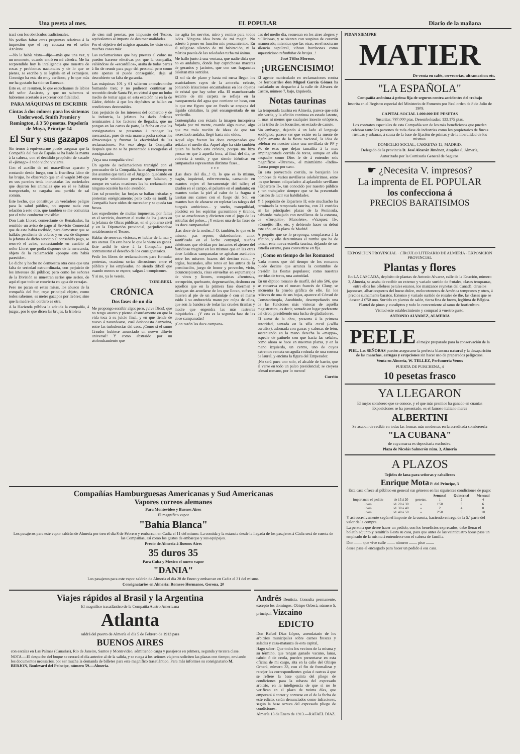Una peseta al mes. EL POPULAR Diario de la mañana
trará con los obstáculos tradicionales.
No podían faltar otras preguntas relativas á la impresión que el rey causara en el señor Azcárate.
—No le había visto—dijo—más que una vez, y un momento, cuando entró en mi cátedra. Me ha sorprendido hoy la inteligencia que muestra de cosas y problemas nacionales y de lo que se piensa, se escribe y se legisla en el extranjero. Conmigo ha esta do muy cariñoso, y lo que más me ha gustado ha sido su llaneza».
Esto es, en resumen, lo que escuchamos de labios del señor Azcárate, y que no sabemos si habremos acertado á expresar con fidelidad.
PARA MÁQUINAS DE ESCRIBIR
Cintas á dos colores para los sistemas Underwood, Smith Premier y Remington, á 3'50 pesetas. Papelería de Moya, Príncipe 14
El Sur y sus gazapos
Sin temor á equivocarme puede asegurar que la Compañía del Sur de España se ha liado la manta á la cabeza, con el decidido propósito de sacarle el «jámago» á todo vicho viviente.
Con el auxilio de mi maravilloso aparato y contando desde luego, con la fructífera labor de las brujas, he observado que en el wagón 348 que en sus paredes tenía incrustadas las suciedades que dejaron los animales que en él se habían transportado, se cargaba una partida de sal común.
Este hecho, que constituye un verdadero peligro para la salud pública, no supone nada con relación á esto otro, que también se me comunica por el tubo conductor invisible:
Don Luis Lloret, comerciante de Benahadux, ha remitido un aviso de pago al Servicio Comercial que de este había recibido, para demostrar que se hallaba pendiente de cobro; y en vez de disponer la jefatura de dicho servicio el consabido pago, se reservó el aviso, contestándole en cambio al señor Lloret que podía disponer de la mercancía, objeto de la reclamación «porque esta había parecido».
Lo dicho y hecho no demuestra otra cosa que una falta de seriedad extraordinaria, con perjuicio de los intereses del público; pero como los señores de la División se muestran serios que serios, de aquí el que todo se convierta en agua de cerrajas.
Pero no paran en estas misas, los abusos de la compañía del Sur, cuyo principal objeto, como todos sabemos, es meter gazapos por liebres; sino que la madre del cordero es otra.
A la Hacienda pública le adeuda la compañía, á juzgar, por lo que dicen las brujas, la friolera
de cien mil pesetas, por impuesto del Tesoro, equivalentes al importe de dos mensualidades.
Por el objetivo del mágico aparato, he visto otras muchas cosas más:
Las reclamaciones que hay puestas al cobro no pueden hacerse efectivas por que la compañía, valiéndose de «escardillos», araña de todas partes á fin de reunir para pago del personal pero como esto apenas si puede conseguirlo, deja al descubierto su falta de garantía.
Las máquinas 101 y 61 salieron antesdeanoche formando tren; y no pudieron continuar su recorrido desde Santa Fé, en virtud á que no hubo medio de tomar agua en esta estación ni en la de Gádor, debido á que los depósitos se hallan en condiciones destestables.
Con perjuicio de los intereses del comercio y de la industria, la jefatura ha dado órdenes terminantes á los factores de llegadas, que no pongan en las cartas de parte, la fecha en que los consignatarios se presentan á recoger las mercancías, pues de esta manera podrá cobrar los almacenajes y frustrar la efectividad de las reclamaciones. Por eso alega la Compañía después que no se ha presentado á recogerlas el consignatario.
¡Vaya una compañía viva!
Un agente de reclamaciones transigió con el procurador de la Compañía, hace algún tiempo en dos asuntos que tenía en el Juzgado, quedando en entregarle veinticinco pesetas que faltaban, y aunque en varias ocasiones las ha reclamado en ninguna ocasión ha sido atendido.
Con tal proceder, las brujas se hallan irritadas y protestan enérgicamente; pero todo es inútil; la Compañía hace oídos de mercader y se queda tan fresca.
Los expedientes de multas impuestas, por faltas en el servicio, duermen el sueño de los justos en la jefatura de Obras públicas, en el gobierno civil y en la Diputación provincial, perjudicándose notablemente el Tesoro.
Hablar de reservas viciosas, es hablar de la mar y sus arenas. En esto hace lo que le viene en ganas. Este ardid le sirve á la Compañía para contrarrestar el derecho de los consignataaios.
Pedir los libros de reclamaciones para formular protestas, ocasiona serias discusiones entre el público y los empleados, no siendo difícil que cuando menos se espere, salgan á trompicones.
Y si no, ya lo vereis.
TORI-BEKI.
CRÓNICA
Dos fases de un día
Me propongo escribir algo; pero, ¡vive Dios!, que no tengo asunto y pienso absurdamente en que la vida toca á su juicio final, y en que tiende de nuevo á zarandearse, cual deshonesta danzarina, entre las turbulencias del caos. ¡Como si el sumo Creador hubiese anunciado un nuevo diluvio universal! Y como abstraído por un atolondramiento que
me agita los nervios, miro y remiro para todos lados. Ninguna idea brota de mi magín. No acierto á poner en función mis pensamientos. En el religioso silencio de mi habitación, ni la mística poesía de las soledades turba mi ánimo.
Me hallo junto á una ventana, que nadie diría que no es andaluza, donde hay caprichosas macetas de geranios y jacintos, que con sus fragancias deleitan mis sentidos.
El sol da de plano y hasta mi mesa llegan los acariciadores rayos de la antorcha celeste, poniendo irisaciones encantadoras en los objetos de cristal que hay sobre ella. El manchurreado secante de mi carpeta se refleja en la transparencia del agua que contiene un baso, con lo que me figuro que en fondo se empapa del líquido cristalino, la piel ensangrentada de un corderillo.
Contemplaba con éxtasis la imagen incorpórea forjada por mi mente, cuando algo nuevo, algo que me traía noción de ideas de que tan necesitado andaba, llegó hasta mis oídos.
Aquel algo fueron las doce campanadas que señalan el medio día. Aquel algo ha sido también quien ha hecho esta crónica, porque me hizo pensar en que á aquella hora, al final del día, se volvería á sentir, y que siendo idénticas en campanadas representan distintas fases...
* * *
¡Las doce del día...! O, lo que es lo mismo, tragín, inquietud, esfervecencia, cansancio en cuantos cojen el herramentaje del taller; el azadón en el campo, el palustre en el andamio; en cuantos sudan la piel al calor de la fragua ó tuestan sus carnes con el fuego del Sol; en cuantos han de afanarse en repletar las talegas del burgués ambicioso... y sueño, tranquilidad, placidez en los espíritus gurruminos y tiranos, que se enseñorean y divierten con el jugo de las entrañas del pobre... ¡Y esta es una de las fases de las doce campanadas!
¡Las doce de la noche...! O, también, lo que es lo mismo, paz reposo, dulcedumbre, amor santificado en el lecho conyugal, sueños deleitosos que olvidan por instantes el ajetreo del fastidioso traginar en los mismos que en las otras doce fatídicas campanadas se agitaban asediados entre los míseros brazos del destino ruin... y orgías, bacanales, albo rotos en los antros de la prostitución, juego de honor y provecho, vicio, cicuncuspicencia, risas envueltas en espumarajos de vinos y licores, conquistas afrentosas, corrupción, quebranto, degeneración, deshonra en aquellos que en la primera fase duermen y sosiegan sin acordarse de los que lloran, sufren y mueren al pie de un andamiaje ó con el marro asido á su endurecida mano por culpa de ellos, que son la bandera de todas las crueles tiranías y madre que engendra las más rastreras iniquidades... ¡Y esta es la segunda fase de las doce campanadas!
¡Con razón las doce campana-
das del medio día, resuenan en los aires alegres y bulliciosas, y se sienten con suspiros de corazón enamorado, mientras que las otras, en el nocturno silencio sepulcral, vibran horrísonas como supersticioso refunfuñar de brujas...!
José Téllez Moreno.
¡URGENCISIMO!
El agente matriculado en reclamaciones contra los ferrocarriles don Miguel García Gómez ha trasladado su despacho á la calle de Alvarez de Castro, número 7, bajo, izquierda.
Notas taurinas
La temporada taurina en Almería, parece que está aún verde, y la afición continua en estado latente, ni mas ni menos que cualquier insecto ortóptero, de la tribu de los locustios, en estado de canuto.
Sin embargo, dejando á un lado el lenguaje zoológico, parece ser que existe en la mente de algún amante de la fiesta nacional, la idea de celebrar en nuestro circo una novillada de PP y W. de esas que dejan tamañita á la mas empingorotada corrida de toros, aunque en ella despache como Dios le de á entender seis magníficos «Utreros», el mismísimo «Indio» Gaona pongo por caso.
En esta proyectada corrida, se barajarán los nombres de varios novilleros celebérrimos, entre los que hemos «diquelado» al aplaudido sevillano «Espartero II», tan conocido por nuestro público y tan trabajador siempre que se ha presentado ocasión de lucir sus habilidades.
Y á propósito de Espartero II; este muchacho ha terminado la temporada taurina, con 21 corridas en las principales plazas de la Península, habiendo trabajado con novilleros de la estatura, de «Torquito», Manolete», «Vazquez II», «Conejito III», etc, y debiendo hacer su debut este año, en la plaza de Madrid.
A poquito que se lo proponga, complacera á la afición, y ello determinara el rumbo que ha de tomar, esta nueva estrella taurina, dejando de ser estrella errante, para convertirse en fija.
¡Como en tiempo de los Romanos!
Nada menos que del tiempo de los romanos puede decirse que arranca la costumbre de presidir las fiestas populares; como nuestras corridas de toros, una autoridad.
En un díptico romano de marfil, del año 506, que se conserva en el museo francés de Cluny, se encuentra la prueba gráfica de ello. En los relieves de una de sus hojas, aparece el Cónsul de Constantinopla, Areobindo, desempeñando una de las funciones más vistosas de aquélla magistratura, es decir, sentado en lugar preferente del circo, presidiendo una lucha de gladiadores.
El autor de la obra, presenta á la primera autoridad, sentada en la silla curul («sélla curulis»), adornada con garras y cabezas de león, sosteniendo en la mano derecha la «mappa», especie de pañuelo con que hacía las señales, como ahora se hace en nuestras plazas, y en la mano izquierda, un centro, uno de cuyos extremos remata un aguila rodeada de una corona de laurel, y encima la figura del Emperador.
¡No será pues uno solo, el alcalde de barrio, que al verse en todo un palco presidencial; se creyera cónsul romano, por lo menos!
Currito
Compañías Hamburguesas Americanas y Sud Americanas
Vapores correos alemanes
Para Montevideo y Buenos Aires
El magnífico vapor
"Bahía Blanca"
Los pasajeros para este vapor saldrán de Almería por tren el día 8 de Febrero y embarcan en Cadiz el 11 del mismo. La comida y la estancia desde la llegada de los pasajeros á Cádiz será de cuenta de las Compañías, así como los gastos de embarque y sus equipajes.
Precio de Almería á Buenos Aires
35 duros 35
Para Cuba y Mexico el nuevo vapor
"DANIA"
Los pasajeros para este vapor saldrán de Almería el día 28 de Enero y embarcan en Cadiz el 31 del mismo.
Consignatarios en Almería: Romero Hermanos, Gerona, 20
Viajes rápidos al Brasil y la Argentina
El magnífico trasatlántico de la Compañía Austro Americana
Atlanta
saldrá del puerto de Almería el día 5 de Febrero de 1913 para
BUENOS AIRES
con escalas en Las Palmas (Canarias), Rio de Janeiro, Santos y Montevideo, admitiendo carga y pasajeros en primera, segunda y tercera clase.
NOTA.—El despacho del buque se cerrará el día anterior al de la salida, y se ruega á los señores viajeros soliciten las plazas con tiempo, enviando los documentos necesarios, por ser mucha la demanda de billetes para este magnífico trasatlántico. Para más informes su consignatario M. BERJON, Boulevard del Príncipe, número 59.—Almería.
Andrés Dentista. Consulta permanente, excepto los domingos. Obispo Orberá, número 5, principal. Vizcaino
EDICTO
Don Rafael Díaz López, arrendatario de los arbitrios municipales sobre carnes frescas y saladas y casa-matanza de esta capital,
Hago saber: Que todos los vecinos de la misma y su término, que tengan ganado vacuno, lanar, cabrío ó de cerda, pueden presentarse en esta oficina de mi cargo, sita en la calle del Obispo Orberá, número 33, con el fin de formalizar y recojer las correspondientes guías ó rastras á que se refiere la base quinta del pliego de condiciones para la subasta del expresado arbitrio, en la inteligencia de que si no lo verifican en el plazo de treinta días, que empezará á correr y contarse en el de la fecha de este edicto, serán denunciados como infractores, según la base octava del expresado pliego de condiciones.
Almería 13 de Enero de 1913.—RAFAEL DIAZ.
PIDAN SIEMPRE
MATIER
De venta en cafés, cervecerías, ultramarinos etc.
"LA ESPAÑOLA"
Compañía anónima á prima fija de seguros contra accidentes del trabajo
Inscrita en el Registro especial del Ministerio de Fomento por Real orden de 8 de Julio de 1909.
CAPITAL SOCIAL 1.000.000 DE PESETAS
Suscritas: 787.000 ptas. Desembolsadas: 133.175 ptas.
Los contratos especiales de esta Compañía son de los más beneficiosos que pueden celebrar tanto los patronos de toda clase de industrias como los propietarios de fincas rústicas y urbanas, á causa de la base de fijación de primas y de la liberalidad de los mismos.
DOMICILIO SOCIAL, CARRETAS 12, MADRID.
Delegado de la provincia D. José Alcaráz Jiménez, Arapiles 8, Almería,
Autorizado por la Comisaría General de Seguros.
☛ ¿Necesita V. impresos?
La imprenta de EL POPULAR
los confecciona á
PRECIOS BARATISIMOS
EXPOSICIÓN PROVINCIAL · CÍRCULO LITERARIO DE ALMERÍA · EXPOSICIÓN PROVINCIAL
Plantas y flores
En LA CASCADA, depósito de plantas de Antonio Alvarez, calle de la Estación, número 3, Almería, se acaba de recibir un extenso y variado surtido de frutales, clases tempranas, entre ellos los célebres perales enanos, los manzanos reynetas del Canadá, ciruelos japoneses, albaricoqueros del hueso dulce, melocotoneros de América tempranos y otros, á precios sumamente baratos. Extenso y variado surtido de rosales de the, las clases que se deseen á 0'50 uno. Surtido en plantas de salón, tierra fina de brezo, legítima de Bélgica. Plantel de pinos y eucaliptus y todo lo concerniente al ramo de horticultura.
Visitad este establecimiento y comprad á vuestro gusto.
ANTONIO ALVAREZ, ALMERIA
PEELE el mejor preparado para la conservación de la PIEL. Las SEÑORAS pueden asegurarse la perfecta blancura natural y la desaparición de las manchas, arrugas y erupciones sin hacer uso de preparados peligrosos.
Venta en Almería, W. TELLEZ, Perfumería Venus
PUERTA DE PURCHENA, 4
10 pesetas frasco
YA LLEGARON
El mejor sombrero que se conoce, y el que más premios ha ganado en cuantas Exposiciones se ha presentado, es el famoso italiano marca
ALBERTINI
Se acaban de recibir en todas las formas más modernas en la acreditada sombrerería
"LA CUBANA"
de cuya marca es depositaria exclusiva.
Plaza de Nicolás Salmerón núm. 3, Almería
A PLAZOS
Tejidos de lana para señoras y caballeros
Enrique Mota P. del Príncipe, 3
Esta casa ofrece al público en general sus géneros en las siguientes condiciones de pago:
| | | | Semanal | Quincenal | Mensual |
| --- | --- | --- | --- | --- | --- |
| Importando el pedido | de 15 á 20 | pesetas. | 1 | 2 | 4 |
| Idem | id. 20 á 30 | » | 1'50 | 3 | 6 |
| Idem | id. 30 á 40 | » | 2 | 4 | 8 |
| Idem | id. 40 á 50 | » | 2'50 | 5 | 10 |
Y así sucesivamente según el importe de la cuenta, haciendo entrega de la 5.ª parte del valor de la compra.
La persona que desee hacer un pedido, con los beneficios expresados, debe llenar el boletín adjunto y remitirlo á esta su casa, para que antes de las veinticuatro horas pase un empleado de la misma á entenderse con el cabeza de familia.
Don ........ que vive calle ........ número ........ piso ........
desea pase el encargado para hacer un pedido á esa casa.